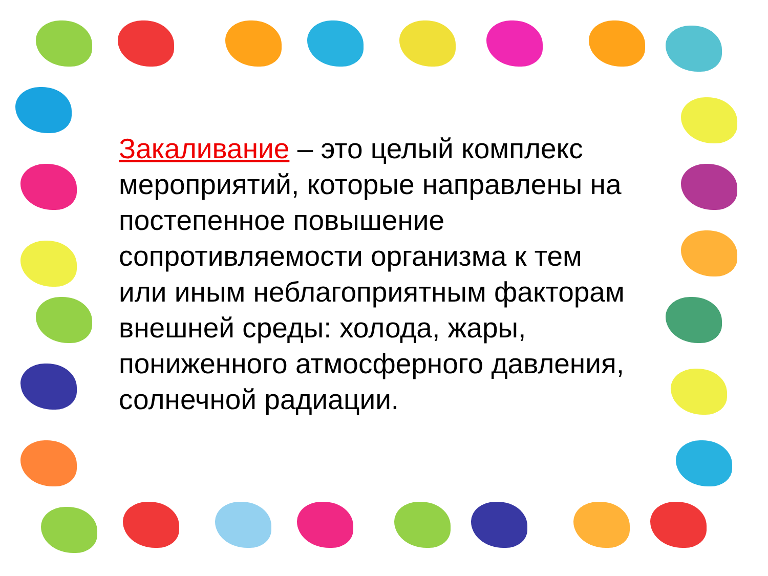Закаливание – это целый комплекс мероприятий, которые направлены на постепенное повышение сопротивляемости организма к тем или иным неблагоприятным факторам внешней среды: холода, жары, пониженного атмосферного давления, солнечной радиации.